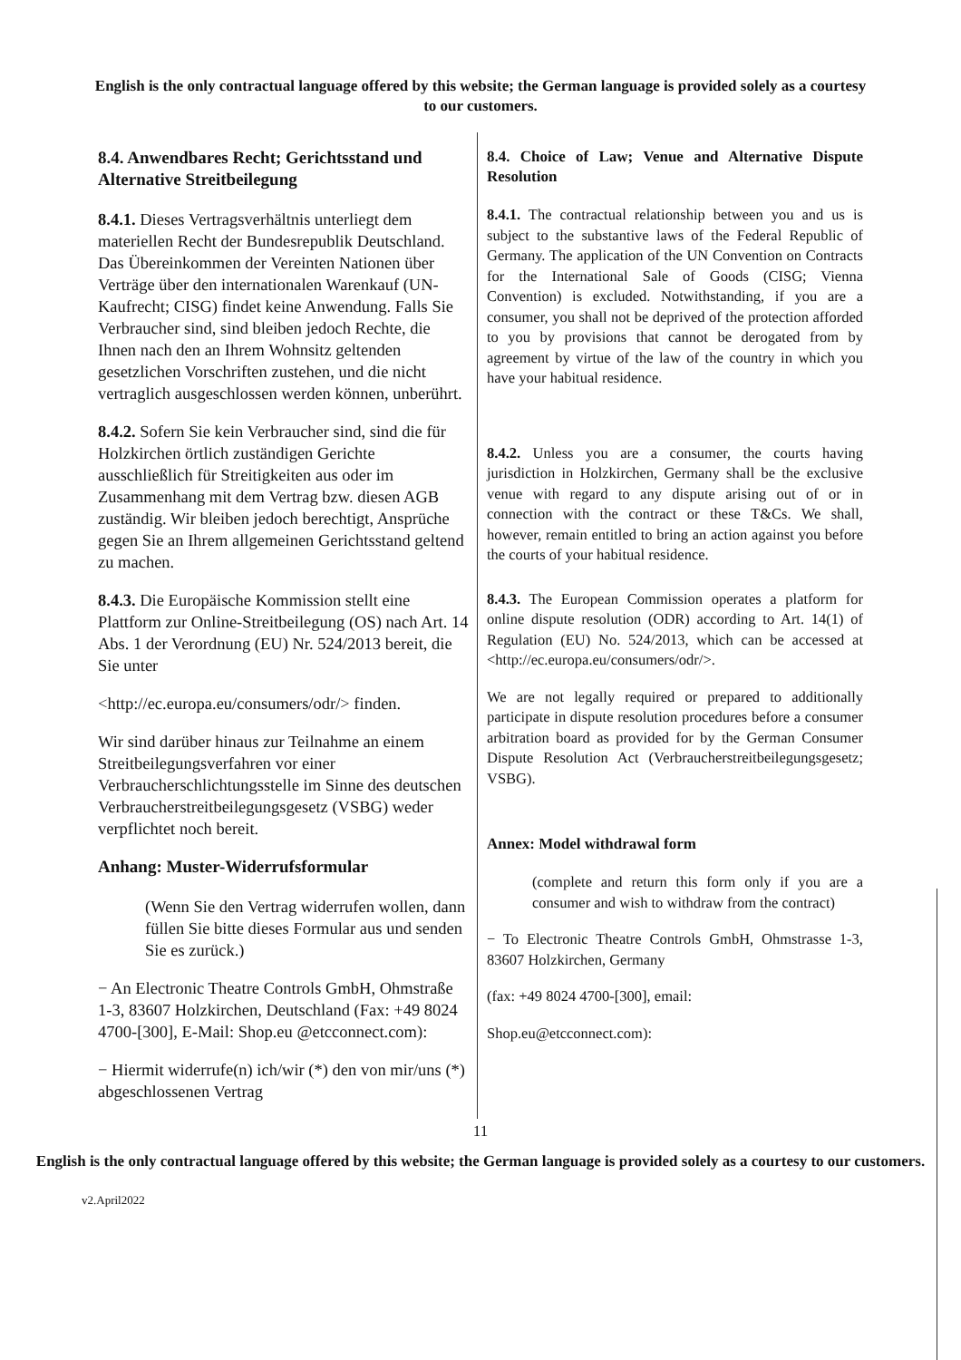English is the only contractual language offered by this website; the German language is provided solely as a courtesy to our customers.
8.4. Anwendbares Recht; Gerichtsstand und Alternative Streitbeilegung
8.4.1. Dieses Vertragsverhältnis unterliegt dem materiellen Recht der Bundesrepublik Deutschland. Das Übereinkommen der Vereinten Nationen über Verträge über den internationalen Warenkauf (UN-Kaufrecht; CISG) findet keine Anwendung. Falls Sie Verbraucher sind, sind bleiben jedoch Rechte, die Ihnen nach den an Ihrem Wohnsitz geltenden gesetzlichen Vorschriften zustehen, und die nicht vertraglich ausgeschlossen werden können, unberührt.
8.4.2. Sofern Sie kein Verbraucher sind, sind die für Holzkirchen örtlich zuständigen Gerichte ausschließlich für Streitigkeiten aus oder im Zusammenhang mit dem Vertrag bzw. diesen AGB zuständig. Wir bleiben jedoch berechtigt, Ansprüche gegen Sie an Ihrem allgemeinen Gerichtsstand geltend zu machen.
8.4.3. Die Europäische Kommission stellt eine Plattform zur Online-Streitbeilegung (OS) nach Art. 14 Abs. 1 der Verordnung (EU) Nr. 524/2013 bereit, die Sie unter
<http://ec.europa.eu/consumers/odr/> finden.
Wir sind darüber hinaus zur Teilnahme an einem Streitbeilegungsverfahren vor einer Verbraucherschlichtungsstelle im Sinne des deutschen Verbraucherstreitbeilegungsgesetz (VSBG) weder verpflichtet noch bereit.
Anhang: Muster-Widerrufsformular
(Wenn Sie den Vertrag widerrufen wollen, dann füllen Sie bitte dieses Formular aus und senden Sie es zurück.)
− An Electronic Theatre Controls GmbH, Ohmstraße 1-3, 83607 Holzkirchen, Deutschland (Fax: +49 8024 4700-[300], E-Mail: Shop.eu @etcconnect.com):
− Hiermit widerrufe(n) ich/wir (*) den von mir/uns (*) abgeschlossenen Vertrag
8.4. Choice of Law; Venue and Alternative Dispute Resolution
8.4.1. The contractual relationship between you and us is subject to the substantive laws of the Federal Republic of Germany. The application of the UN Convention on Contracts for the International Sale of Goods (CISG; Vienna Convention) is excluded. Notwithstanding, if you are a consumer, you shall not be deprived of the protection afforded to you by provisions that cannot be derogated from by agreement by virtue of the law of the country in which you have your habitual residence.
8.4.2. Unless you are a consumer, the courts having jurisdiction in Holzkirchen, Germany shall be the exclusive venue with regard to any dispute arising out of or in connection with the contract or these T&Cs. We shall, however, remain entitled to bring an action against you before the courts of your habitual residence.
8.4.3. The European Commission operates a platform for online dispute resolution (ODR) according to Art. 14(1) of Regulation (EU) No. 524/2013, which can be accessed at <http://ec.europa.eu/consumers/odr/>.
We are not legally required or prepared to additionally participate in dispute resolution procedures before a consumer arbitration board as provided for by the German Consumer Dispute Resolution Act (Verbraucherstreitbeilegungsgesetz; VSBG).
Annex: Model withdrawal form
(complete and return this form only if you are a consumer and wish to withdraw from the contract)
− To Electronic Theatre Controls GmbH, Ohmstrasse 1-3, 83607 Holzkirchen, Germany
(fax: +49 8024 4700-[300], email:
Shop.eu@etcconnect.com):
11
English is the only contractual language offered by this website; the German language is provided solely as a courtesy to our customers.
v2.April2022